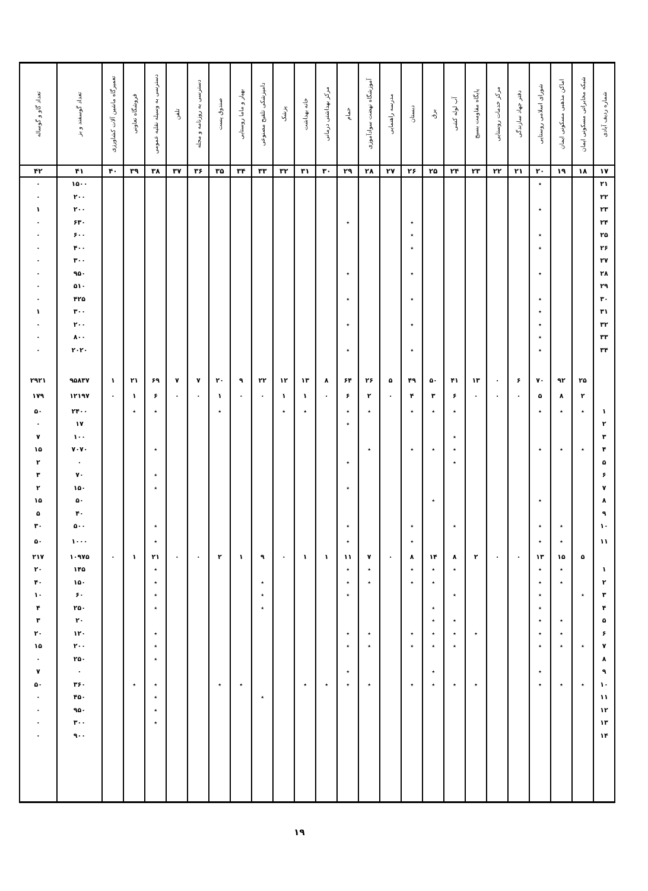| شماره ردیف آبادی | شبکه مخابراتی مسکونی ایمان | اماکن مذهبی مسکونی ایمان | شورای اسلامی روستایی | دفتر جهاد سازندگی | مرکز خدمات روستایی | پایگاه مقاومت بسیج | آب لوله کشی | برق | دبستان | مدرسه راهنمایی | آموزشگاه نهضت سوادآموزی | حمام | مرکز بهداشتی درمانی | خانه بهداشت | پزشک | دامپزشکی تلقیح مصنوعی | بهیار و ماما روستایی | صندوق پست | دسترسی به روزنامه و مجله | تلفن | دسترسی به وسیله نقلیه عمومی | فروشگاه تعاونی | تعمیرگاه ماشین آلات کشاورزی | تعداد گوسفند و بز | تعداد گاو و گوساله |
| --- | --- | --- | --- | --- | --- | --- | --- | --- | --- | --- | --- | --- | --- | --- | --- | --- | --- | --- | --- | --- | --- | --- | --- | --- | --- |
| ۱۷ | ۱۸ | ۱۹ | ۲۰ | ۲۱ | ۲۲ | ۲۳ | ۲۴ | ۲۵ | ۲۶ | ۲۷ | ۲۸ | ۲۹ | ۳۰ | ۳۱ | ۳۲ | ۳۳ | ۳۴ | ۳۵ | ۳۶ | ۳۷ | ۳۸ | ۳۹ | ۴۰ | ۴۱ | ۴۲ |
| ۲۱ | | | ٭ | | | | | | | | | | | | | | | | | | | | | ۱۵۰۰ | ۰ |
| ۲۲ | | | | | | | | | | | | | | | | | | | | | | | | ۲۰۰ | ۰ |
| ۲۳ | | | ٭ | | | | | | | | | | | | | | | | | | | | | ۲۰۰ | ۱ |
| ۲۴ | | | | | | | | | ٭ | | | ٭ | | | | | | | | | | | | ۶۳۰ | ۰ |
| ۲۵ | | | ٭ | | | | | | ٭ | | | | | | | | | | | | | | | ۶۰۰ | ۰ |
| ۲۶ | | | ٭ | | | | | | ٭ | | | | | | | | | | | | | | | ۴۰۰ | ۰ |
| ۲۷ | | | | | | | | | | | | | | | | | | | | | | | | ۳۰۰ | ۰ |
| ۲۸ | | | ٭ | | | | | | ٭ | | | ٭ | | | | | | | | | | | | ۹۵۰ | ۰ |
| ۲۹ | | | | | | | | | | | | | | | | | | | | | | | | ۵۱۰ | ۰ |
| ۳۰ | | | ٭ | | | | | | ٭ | | | ٭ | | | | | | | | | | | | ۴۲۵ | ۰ |
| ۳۱ | | | ٭ | | | | | | | | | | | | | | | | | | | | | ۳۰۰ | ۱ |
| ۳۲ | | | ٭ | | | | | | ٭ | | | ٭ | | | | | | | | | | | | ۲۰۰ | ۰ |
| ۳۳ | | | ٭ | | | | | | | | | | | | | | | | | | | | | ۸۰۰ | ۰ |
| ۳۴ | | | ٭ | | | | | | ٭ | | | ٭ | | | | | | | | | | | | ۲۰۲۰ | ۰ |
| | ۲۵ | ۹۲ | ۷۰ | ۶ | ۰ | ۱۳ | ۴۱ | ۵۰ | ۴۹ | ۵ | ۲۶ | ۶۴ | ۸ | ۱۳ | ۱۲ | ۲۲ | ۹ | ۲۰ | ۷ | ۷ | ۶۹ | ۲۱ | ۱ | ۹۵۸۳۷ | ۲۹۲۱ |
| | ۲ | ۸ | ۵ | ۰ | ۰ | ۰ | ۶ | ۳ | ۴ | ۰ | ۲ | ۶ | ۰ | ۱ | ۱ | ۰ | ۰ | ۱ | ۰ | ۰ | ۶ | ۱ | ۰ | ۱۲۱۹۷ | ۱۷۹ |
| ۱ | ٭ | ٭ | ٭ | | | | ٭ | ٭ | ٭ | | ٭ | ٭ | | ٭ | ٭ | | | ٭ | | | ٭ | ٭ | | ۲۴۰۰ | ۵۰ |
| ۲ | | | | | | | | | | | | ٭ | | | | | | | | | | | | ۱۷ | ۰ |
| ۳ | | | | | | | ٭ | | | | | | | | | | | | | | | | | ۱۰۰ | ۷ |
| ۴ | ٭ | ٭ | ٭ | | | | ٭ | ٭ | ٭ | | ٭ | | | | | | | | | | ٭ | | | ۷۰۷۰ | ۱۵ |
| ۵ | | | | | | | ٭ | | | | | ٭ | | | | | | | | | | | | ۰ | ۲ |
| ۶ | | | | | | | | | | | | | | | | | | | | | ٭ | | | ۷۰ | ۳ |
| ۷ | | | | | | | | | | | | ٭ | | | | | | | | | ٭ | | | ۱۵۰ | ۲ |
| ۸ | | | ٭ | | | | | ٭ | | | | | | | | | | | | | | | | ۵۰ | ۱۵ |
| ۹ | | | | | | | | | | | | | | | | | | | | | | | | ۴۰ | ۵ |
| ۱۰ | | ٭ | ٭ | | | | ٭ | | ٭ | | | ٭ | | | | | | | | | ٭ | | | ۵۰۰ | ۳۰ |
| ۱۱ | | ٭ | ٭ | | | | | | ٭ | | | ٭ | | | | | | | | | ٭ | | | ۱۰۰۰ | ۵۰ |
| | ۵ | ۱۵ | ۱۳ | ۰ | ۰ | ۲ | ۸ | ۱۴ | ۸ | ۰ | ۷ | ۱۱ | ۱ | ۱ | ۰ | ۹ | ۱ | ۲ | ۰ | ۰ | ۲۱ | ۱ | ۰ | ۱۰۹۷۵ | ۲۱۷ |
| ۱ | | ٭ | ٭ | | | | ٭ | ٭ | ٭ | | ٭ | ٭ | | | | | | | | | ٭ | | | ۱۴۵ | ۲۰ |
| ۲ | | ٭ | ٭ | | | | | ٭ | ٭ | | ٭ | ٭ | | | | ٭ | | | | | ٭ | | | ۱۵۰ | ۴۰ |
| ۳ | ٭ | | ٭ | | | | ٭ | | | | | ٭ | | | | ٭ | | | | | ٭ | | | ۶۰ | ۱۰ |
| ۴ | | | ٭ | | | | | ٭ | | | | | | | | ٭ | | | | | ٭ | | | ۲۵۰ | ۴ |
| ۵ | | ٭ | ٭ | | | | ٭ | ٭ | | | | | | | | | | | | | | | | ۲۰ | ۳ |
| ۶ | | ٭ | ٭ | | | ٭ | ٭ | ٭ | ٭ | | ٭ | ٭ | | | | | | | | | ٭ | | | ۱۲۰ | ۲۰ |
| ۷ | ٭ | ٭ | ٭ | | | | ٭ | ٭ | ٭ | | ٭ | ٭ | | | | | | | | | ٭ | | | ۲۰۰ | ۱۵ |
| ۸ | | | | | | | | | | | | | | | | | | | | | ٭ | | | ۲۵۰ | ۰ |
| ۹ | | | ٭ | | | | | ٭ | | | | ٭ | | | | | | | | | | | | ۰ | ۷ |
| ۱۰ | ٭ | ٭ | ٭ | | | ٭ | ٭ | ٭ | ٭ | | ٭ | ٭ | ٭ | ٭ | | | ٭ | ٭ | | | ٭ | ٭ | | ۳۶۰ | ۵۰ |
| ۱۱ | | | | | | | | | | | | | | | | ٭ | | | | | ٭ | | | ۴۵۰ | ۰ |
| ۱۲ | | | | | | | | | | | | | | | | | | | | | ٭ | | | ۹۵۰ | ۰ |
| ۱۳ | | | | | | | | | | | | | | | | | | | | | ٭ | | | ۳۰۰ | ۰ |
| ۱۴ | | | | | | | | | | | | | | | | | | | | | | | | ۹۰۰ | ۰ |
۱۹